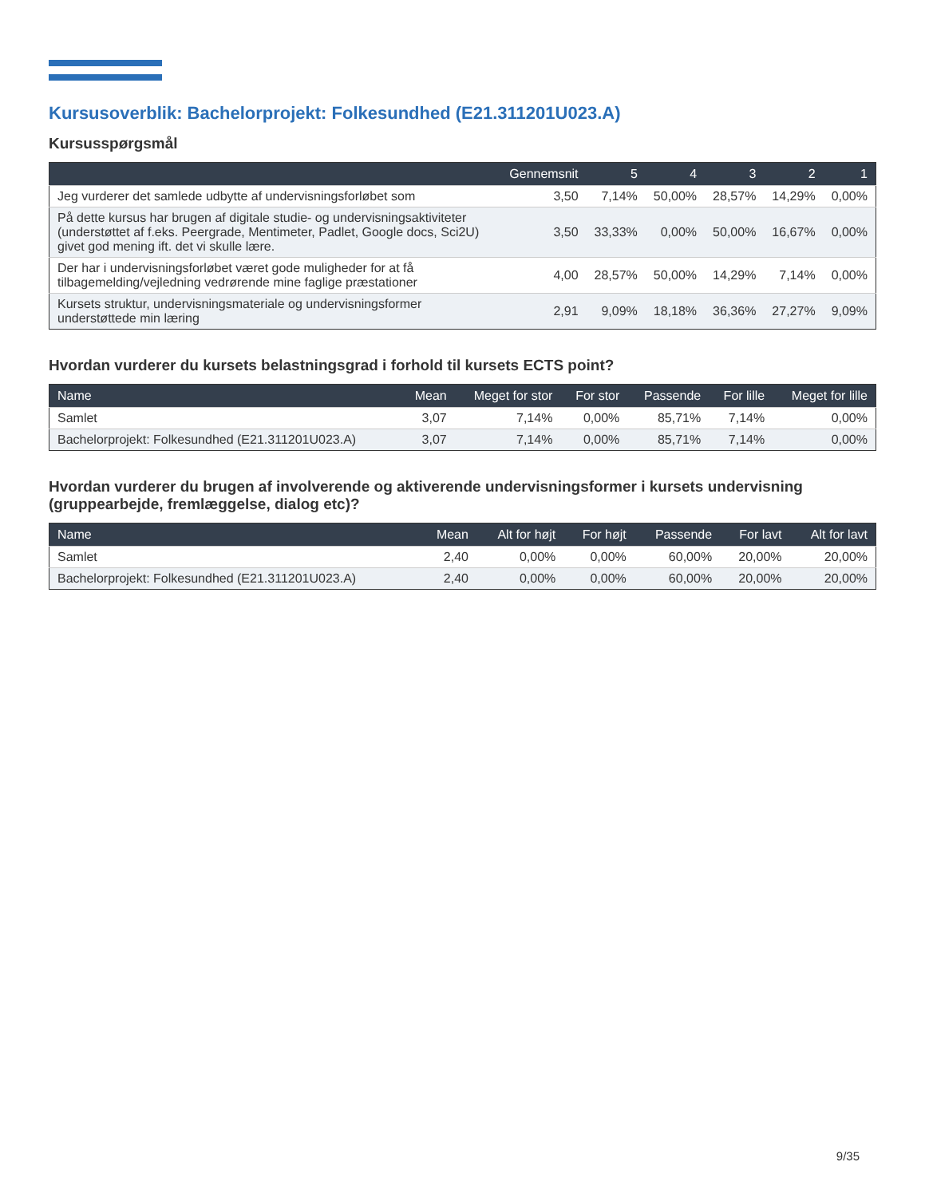Kursusoverblik: Bachelorprojekt: Folkesundhed (E21.311201U023.A)
Kursusspørgsmål
| | Gennemsnit | 5 | 4 | 3 | 2 | 1 |
| --- | --- | --- | --- | --- | --- | --- |
| Jeg vurderer det samlede udbytte af undervisningsforløbet som | 3,50 | 7,14% | 50,00% | 28,57% | 14,29% | 0,00% |
| På dette kursus har brugen af digitale studie- og undervisningsaktiviteter (understøttet af f.eks. Peergrade, Mentimeter, Padlet, Google docs, Sci2U) givet god mening ift. det vi skulle lære. | 3,50 | 33,33% | 0,00% | 50,00% | 16,67% | 0,00% |
| Der har i undervisningsforløbet været gode muligheder for at få tilbagemelding/vejledning vedrørende mine faglige præstationer | 4,00 | 28,57% | 50,00% | 14,29% | 7,14% | 0,00% |
| Kursets struktur, undervisningsmateriale og undervisningsformer understøttede min læring | 2,91 | 9,09% | 18,18% | 36,36% | 27,27% | 9,09% |
Hvordan vurderer du kursets belastningsgrad i forhold til kursets ECTS point?
| Name | Mean | Meget for stor | For stor | Passende | For lille | Meget for lille |
| --- | --- | --- | --- | --- | --- | --- |
| Samlet | 3,07 | 7,14% | 0,00% | 85,71% | 7,14% | 0,00% |
| Bachelorprojekt: Folkesundhed (E21.311201U023.A) | 3,07 | 7,14% | 0,00% | 85,71% | 7,14% | 0,00% |
Hvordan vurderer du brugen af involverende og aktiverende undervisningsformer i kursets undervisning (gruppearbejde, fremlæggelse, dialog etc)?
| Name | Mean | Alt for højt | For højt | Passende | For lavt | Alt for lavt |
| --- | --- | --- | --- | --- | --- | --- |
| Samlet | 2,40 | 0,00% | 0,00% | 60,00% | 20,00% | 20,00% |
| Bachelorprojekt: Folkesundhed (E21.311201U023.A) | 2,40 | 0,00% | 0,00% | 60,00% | 20,00% | 20,00% |
9/35